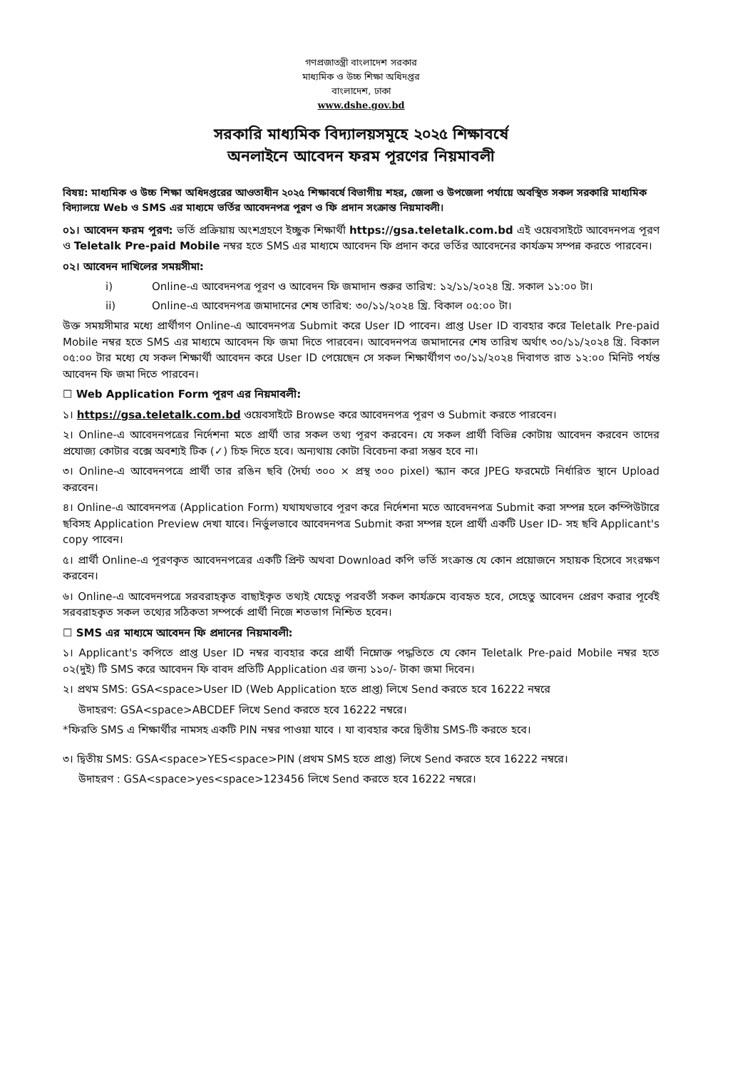গণপ্রজাতন্ত্রী বাংলাদেশ সরকার
মাধ্যমিক ও উচ্চ শিক্ষা অধিদপ্তর
বাংলাদেশ, ঢাকা
www.dshe.gov.bd
সরকারি মাধ্যমিক বিদ্যালয়সমূহে ২০২৫ শিক্ষাবর্ষে
অনলাইনে আবেদন ফরম পূরণের নিয়মাবলী
বিষয়: মাধ্যমিক ও উচ্চ শিক্ষা অধিদপ্তরের আওতাধীন ২০২৫ শিক্ষাবর্ষে বিভাগীয় শহর, জেলা ও উপজেলা পর্যায়ে অবস্থিত সকল সরকারি মাধ্যমিক বিদ্যালয়ে Web ও SMS এর মাধ্যমে ভর্তির আবেদনপত্র পূরণ ও ফি প্রদান সংক্রান্ত নিয়মাবলী।
০১। আবেদন ফরম পূরণ: ভর্তি প্রক্রিয়ায় অংশগ্রহণে ইচ্ছুক শিক্ষার্থী https://gsa.teletalk.com.bd এই ওয়েবসাইটে আবেদনপত্র পূরণ ও Teletalk Pre-paid Mobile নম্বর হতে SMS এর মাধ্যমে আবেদন ফি প্রদান করে ভর্তির আবেদনের কার্যক্রম সম্পন্ন করতে পারবেন।
০২। আবেদন দাখিলের সময়সীমা:
i) Online-এ আবেদনপত্র পূরণ ও আবেদন ফি জমাদান শুরুর তারিখ: ১২/১১/২০২৪ খ্রি. সকাল ১১:০০ টা।
ii) Online-এ আবেদনপত্র জমাদানের শেষ তারিখ: ৩০/১১/২০২৪ খ্রি. বিকাল ০৫:০০ টা।
উক্ত সময়সীমার মধ্যে প্রার্থীগণ Online-এ আবেদনপত্র Submit করে User ID পাবেন। প্রাপ্ত User ID ব্যবহার করে Teletalk Pre-paid Mobile নম্বর হতে SMS এর মাধ্যমে আবেদন ফি জমা দিতে পারবেন। আবেদনপত্র জমাদানের শেষ তারিখ অর্থাৎ ৩০/১১/২০২৪ খ্রি. বিকাল ০৫:০০ টার মধ্যে যে সকল শিক্ষার্থী আবেদন করে User ID পেয়েছেন সে সকল শিক্ষার্থীগণ ৩০/১১/২০২৪ দিবাগত রাত ১২:০০ মিনিট পর্যন্ত আবেদন ফি জমা দিতে পারবেন।
☐ Web Application Form পূরণ এর নিয়মাবলী:
১। https://gsa.teletalk.com.bd ওয়েবসাইটে Browse করে আবেদনপত্র পূরণ ও Submit করতে পারবেন।
২। Online-এ আবেদনপত্রের নির্দেশনা মতে প্রার্থী তার সকল তথ্য পূরণ করবেন। যে সকল প্রার্থী বিভিন্ন কোটায় আবেদন করবেন তাদের প্রযোজ্য কোটার বক্সে অবশ্যই টিক (✓) চিহ্ন দিতে হবে। অন্যথায় কোটা বিবেচনা করা সম্ভব হবে না।
৩। Online-এ আবেদনপত্রে প্রার্থী তার রঙিন ছবি (দৈর্ঘ্য ৩০০ × প্রস্থ ৩০০ pixel) স্ক্যান করে JPEG ফরমেটে নির্ধারিত স্থানে Upload করবেন।
৪। Online-এ আবেদনপত্র (Application Form) যথাযথভাবে পূরণ করে নির্দেশনা মতে আবেদনপত্র Submit করা সম্পন্ন হলে কম্পিউটারে ছবিসহ Application Preview দেখা যাবে। নির্ভুলভাবে আবেদনপত্র Submit করা সম্পন্ন হলে প্রার্থী একটি User ID- সহ ছবি Applicant's copy পাবেন।
৫। প্রার্থী Online-এ পূরণকৃত আবেদনপত্রের একটি প্রিন্ট অথবা Download কপি ভর্তি সংক্রান্ত যে কোন প্রয়োজনে সহায়ক হিসেবে সংরক্ষণ করবেন।
৬। Online-এ আবেদনপত্রে সরবরাহকৃত বাছাইকৃত তথ্যই যেহেতু পরবর্তী সকল কার্যক্রমে ব্যবহৃত হবে, সেহেতু আবেদন প্রেরণ করার পূর্বেই সরবরাহকৃত সকল তথ্যের সঠিকতা সম্পর্কে প্রার্থী নিজে শতভাগ নিশ্চিত হবেন।
☐ SMS এর মাধ্যমে আবেদন ফি প্রদানের নিয়মাবলী:
১। Applicant's কপিতে প্রাপ্ত User ID নম্বর ব্যবহার করে প্রার্থী নিম্নোক্ত পদ্ধতিতে যে কোন Teletalk Pre-paid Mobile নম্বর হতে ০২(দুই) টি SMS করে আবেদন ফি বাবদ প্রতিটি Application এর জন্য ১১০/- টাকা জমা দিবেন।
২। প্রথম SMS: GSA<space>User ID (Web Application হতে প্রাপ্ত) লিখে Send করতে হবে 16222 নম্বরে
উদাহরণ: GSA<space>ABCDEF লিখে Send করতে হবে 16222 নম্বরে।
*ফিরতি SMS এ শিক্ষার্থীর নামসহ একটি PIN নম্বর পাওয়া যাবে । যা ব্যবহার করে দ্বিতীয় SMS-টি করতে হবে।
৩। দ্বিতীয় SMS: GSA<space>YES<space>PIN (প্রথম SMS হতে প্রাপ্ত) লিখে Send করতে হবে 16222 নম্বরে।
উদাহরণ : GSA<space>yes<space>123456 লিখে Send করতে হবে 16222 নম্বরে।